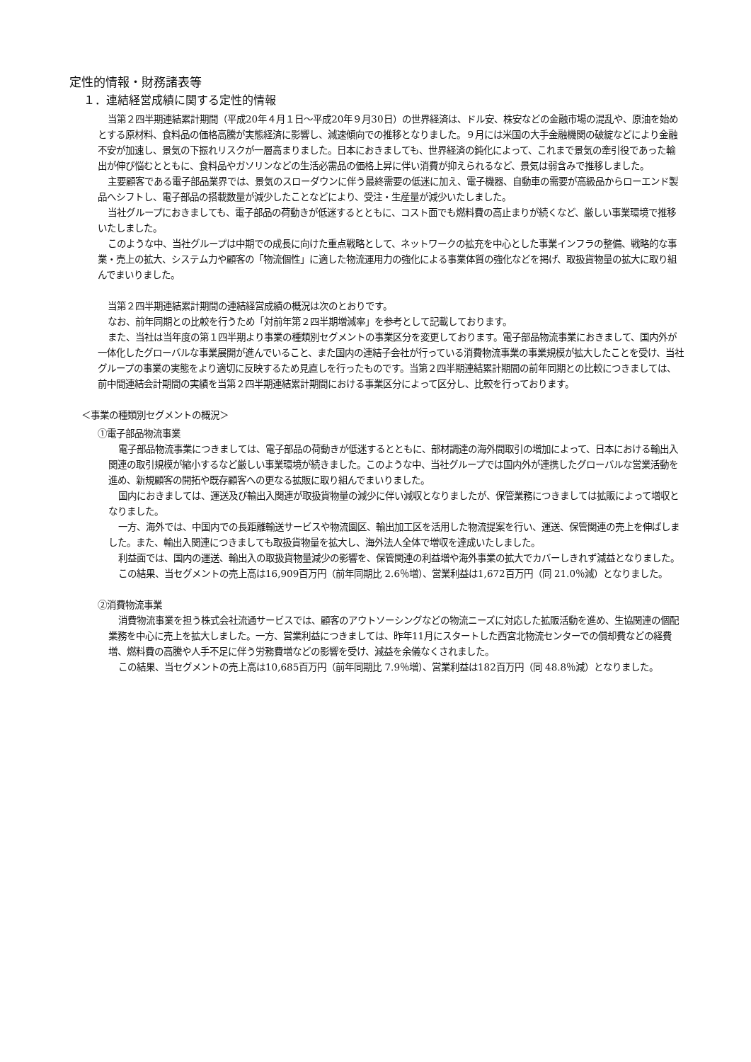定性的情報・財務諸表等
１．連結経営成績に関する定性的情報
当第２四半期連結累計期間（平成20年４月１日～平成20年９月30日）の世界経済は、ドル安、株安などの金融市場の混乱や、原油を始めとする原材料、食料品の価格高騰が実態経済に影響し、減速傾向での推移となりました。９月には米国の大手金融機関の破綻などにより金融不安が加速し、景気の下振れリスクが一層高まりました。日本におきましても、世界経済の鈍化によって、これまで景気の牽引役であった輸出が伸び悩むとともに、食料品やガソリンなどの生活必需品の価格上昇に伴い消費が抑えられるなど、景気は弱含みで推移しました。
主要顧客である電子部品業界では、景気のスローダウンに伴う最終需要の低迷に加え、電子機器、自動車の需要が高級品からローエンド製品へシフトし、電子部品の搭載数量が減少したことなどにより、受注・生産量が減少いたしました。
当社グループにおきましても、電子部品の荷動きが低迷するとともに、コスト面でも燃料費の高止まりが続くなど、厳しい事業環境で推移いたしました。
このような中、当社グループは中期での成長に向けた重点戦略として、ネットワークの拡充を中心とした事業インフラの整備、戦略的な事業・売上の拡大、システム力や顧客の「物流個性」に適した物流運用力の強化による事業体質の強化などを掲げ、取扱貨物量の拡大に取り組んでまいりました。
当第２四半期連結累計期間の連結経営成績の概況は次のとおりです。
なお、前年同期との比較を行うため「対前年第２四半期増減率」を参考として記載しております。
また、当社は当年度の第１四半期より事業の種類別セグメントの事業区分を変更しております。電子部品物流事業におきまして、国内外が一体化したグローバルな事業展開が進んでいること、また国内の連結子会社が行っている消費物流事業の事業規模が拡大したことを受け、当社グループの事業の実態をより適切に反映するため見直しを行ったものです。当第２四半期連結累計期間の前年同期との比較につきましては、前中間連結会計期間の実績を当第２四半期連結累計期間における事業区分によって区分し、比較を行っております。
＜事業の種類別セグメントの概況＞
①電子部品物流事業
電子部品物流事業につきましては、電子部品の荷動きが低迷するとともに、部材調達の海外間取引の増加によって、日本における輸出入関連の取引規模が縮小するなど厳しい事業環境が続きました。このような中、当社グループでは国内外が連携したグローバルな営業活動を進め、新規顧客の開拓や既存顧客への更なる拡販に取り組んでまいりました。
国内におきましては、運送及び輸出入関連が取扱貨物量の減少に伴い減収となりましたが、保管業務につきましては拡販によって増収となりました。
一方、海外では、中国内での長距離輸送サービスや物流園区、輸出加工区を活用した物流提案を行い、運送、保管関連の売上を伸ばしました。また、輸出入関連につきましても取扱貨物量を拡大し、海外法人全体で増収を達成いたしました。
利益面では、国内の運送、輸出入の取扱貨物量減少の影響を、保管関連の利益増や海外事業の拡大でカバーしきれず減益となりました。
この結果、当セグメントの売上高は16,909百万円（前年同期比 2.6％増）、営業利益は1,672百万円（同 21.0％減）となりました。
②消費物流事業
消費物流事業を担う株式会社流通サービスでは、顧客のアウトソーシングなどの物流ニーズに対応した拡販活動を進め、生協関連の個配業務を中心に売上を拡大しました。一方、営業利益につきましては、昨年11月にスタートした西宮北物流センターでの償却費などの経費増、燃料費の高騰や人手不足に伴う労務費増などの影響を受け、減益を余儀なくされました。
この結果、当セグメントの売上高は10,685百万円（前年同期比 7.9％増）、営業利益は182百万円（同 48.8％減）となりました。